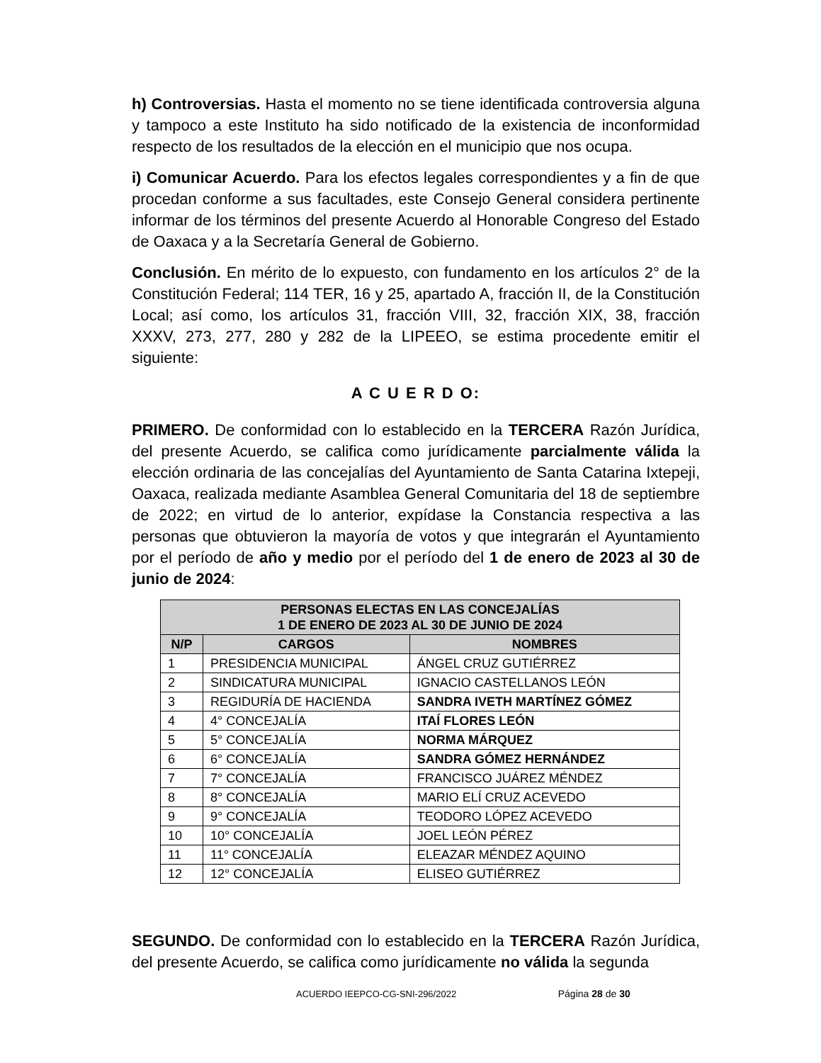h) Controversias. Hasta el momento no se tiene identificada controversia alguna y tampoco a este Instituto ha sido notificado de la existencia de inconformidad respecto de los resultados de la elección en el municipio que nos ocupa.
i) Comunicar Acuerdo. Para los efectos legales correspondientes y a fin de que procedan conforme a sus facultades, este Consejo General considera pertinente informar de los términos del presente Acuerdo al Honorable Congreso del Estado de Oaxaca y a la Secretaría General de Gobierno.
Conclusión. En mérito de lo expuesto, con fundamento en los artículos 2° de la Constitución Federal; 114 TER, 16 y 25, apartado A, fracción II, de la Constitución Local; así como, los artículos 31, fracción VIII, 32, fracción XIX, 38, fracción XXXV, 273, 277, 280 y 282 de la LIPEEO, se estima procedente emitir el siguiente:
A C U E R D O:
PRIMERO. De conformidad con lo establecido en la TERCERA Razón Jurídica, del presente Acuerdo, se califica como jurídicamente parcialmente válida la elección ordinaria de las concejalías del Ayuntamiento de Santa Catarina Ixtepeji, Oaxaca, realizada mediante Asamblea General Comunitaria del 18 de septiembre de 2022; en virtud de lo anterior, expídase la Constancia respectiva a las personas que obtuvieron la mayoría de votos y que integrarán el Ayuntamiento por el período de año y medio por el período del 1 de enero de 2023 al 30 de junio de 2024:
| PERSONAS ELECTAS EN LAS CONCEJALÍAS 1 DE ENERO DE 2023 AL 30 DE JUNIO DE 2024 | | |
| --- | --- | --- |
| N/P | CARGOS | NOMBRES |
| 1 | PRESIDENCIA MUNICIPAL | ÁNGEL CRUZ GUTIÉRREZ |
| 2 | SINDICATURA MUNICIPAL | IGNACIO CASTELLANOS LEÓN |
| 3 | REGIDURÍA DE HACIENDA | SANDRA IVETH MARTÍNEZ GÓMEZ |
| 4 | 4° CONCEJALÍA | ITAÍ FLORES LEÓN |
| 5 | 5° CONCEJALÍA | NORMA MÁRQUEZ |
| 6 | 6° CONCEJALÍA | SANDRA GÓMEZ HERNÁNDEZ |
| 7 | 7° CONCEJALÍA | FRANCISCO JUÁREZ MÉNDEZ |
| 8 | 8° CONCEJALÍA | MARIO ELÍ CRUZ ACEVEDO |
| 9 | 9° CONCEJALÍA | TEODORO LÓPEZ ACEVEDO |
| 10 | 10° CONCEJALÍA | JOEL LEÓN PÉREZ |
| 11 | 11° CONCEJALÍA | ELEAZAR MÉNDEZ AQUINO |
| 12 | 12° CONCEJALÍA | ELISEO GUTIÉRREZ |
SEGUNDO. De conformidad con lo establecido en la TERCERA Razón Jurídica, del presente Acuerdo, se califica como jurídicamente no válida la segunda
ACUERDO IEEPCO-CG-SNI-296/2022 Página 28 de 30